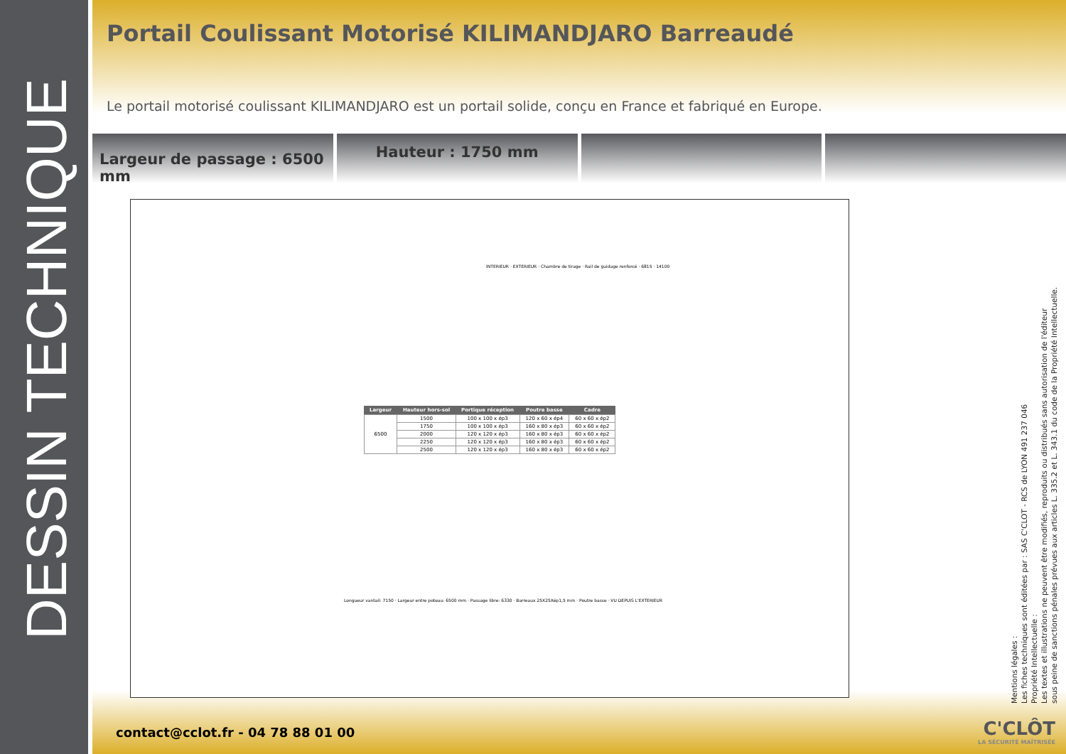DESSIN TECHNIQUE
Portail Coulissant Motorisé KILIMANDJARO Barreaudé
Le portail motorisé coulissant KILIMANDJARO est un portail solide, conçu en France et fabriqué en Europe.
Largeur de passage : 6500 mm
Hauteur : 1750 mm
INTERIEUR · EXTERIEUR · Chambre de tirage · Rail de guidage renforcé · 6815 · 14100
| Largeur | Hauteur hors-sol | Portique réception | Poutre basse | Cadre |
| --- | --- | --- | --- | --- |
| 6500 | 1500 | 100 x 100 x ép3 | 120 x 60 x ép4 | 60 x 60 x ép2 |
| | 1750 | 100 x 100 x ép3 | 160 x 80 x ép3 | 60 x 60 x ép2 |
| | 2000 | 120 x 120 x ép3 | 160 x 80 x ép3 | 60 x 60 x ép2 |
| | 2250 | 120 x 120 x ép3 | 160 x 80 x ép3 | 60 x 60 x ép2 |
| | 2500 | 120 x 120 x ép3 | 160 x 80 x ép3 | 60 x 60 x ép2 |
Longueur vantail: 7150 · Largeur entre poteau: 6500 mm · Passage libre: 6330 · Barreaux 25X25Xép1,5 mm · Poutre basse · VU DEPUIS L'EXTERIEUR
Mentions légales :
Les fiches techniques sont éditées par : SAS C'CLOT - RCS de LYON 491 237 046
Propriété Intellectuelle :
Les textes et illustrations ne peuvent être modifiés, reproduits ou distribués sans autorisation de l'éditeur
sous peine de sanctions pénales prévues aux articles L. 335.2 et L. 343.1 du code de la Propriété Intellectuelle.
contact@cclot.fr - 04 78 88 01 00
C'CLÔT
LA SÉCURITÉ MAÎTRISÉE